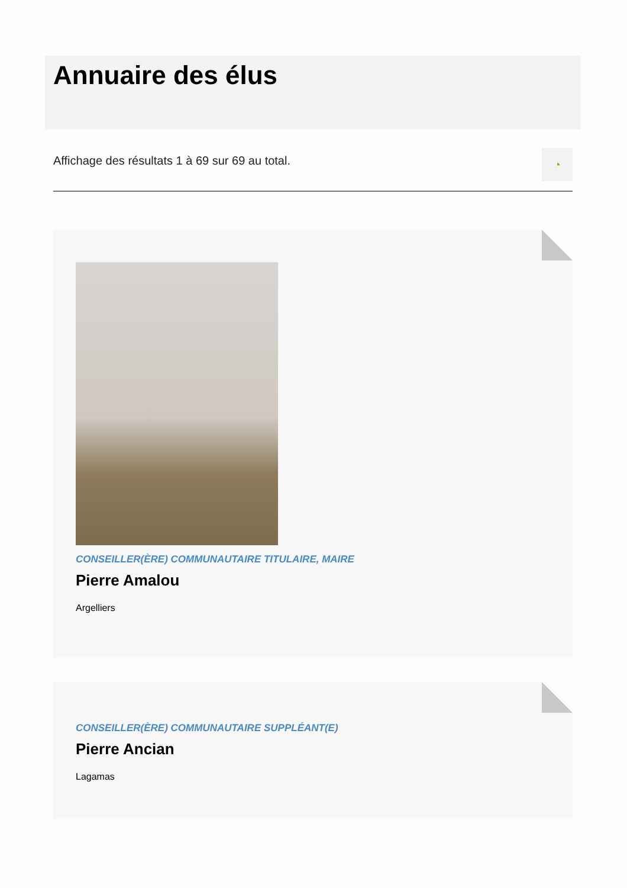Annuaire des élus
Affichage des résultats 1 à 69 sur 69 au total.
◔
CONSEILLER(ÈRE) COMMUNAUTAIRE TITULAIRE, MAIRE
Pierre Amalou
Argelliers
CONSEILLER(ÈRE) COMMUNAUTAIRE SUPPLÉANT(E)
Pierre Ancian
Lagamas